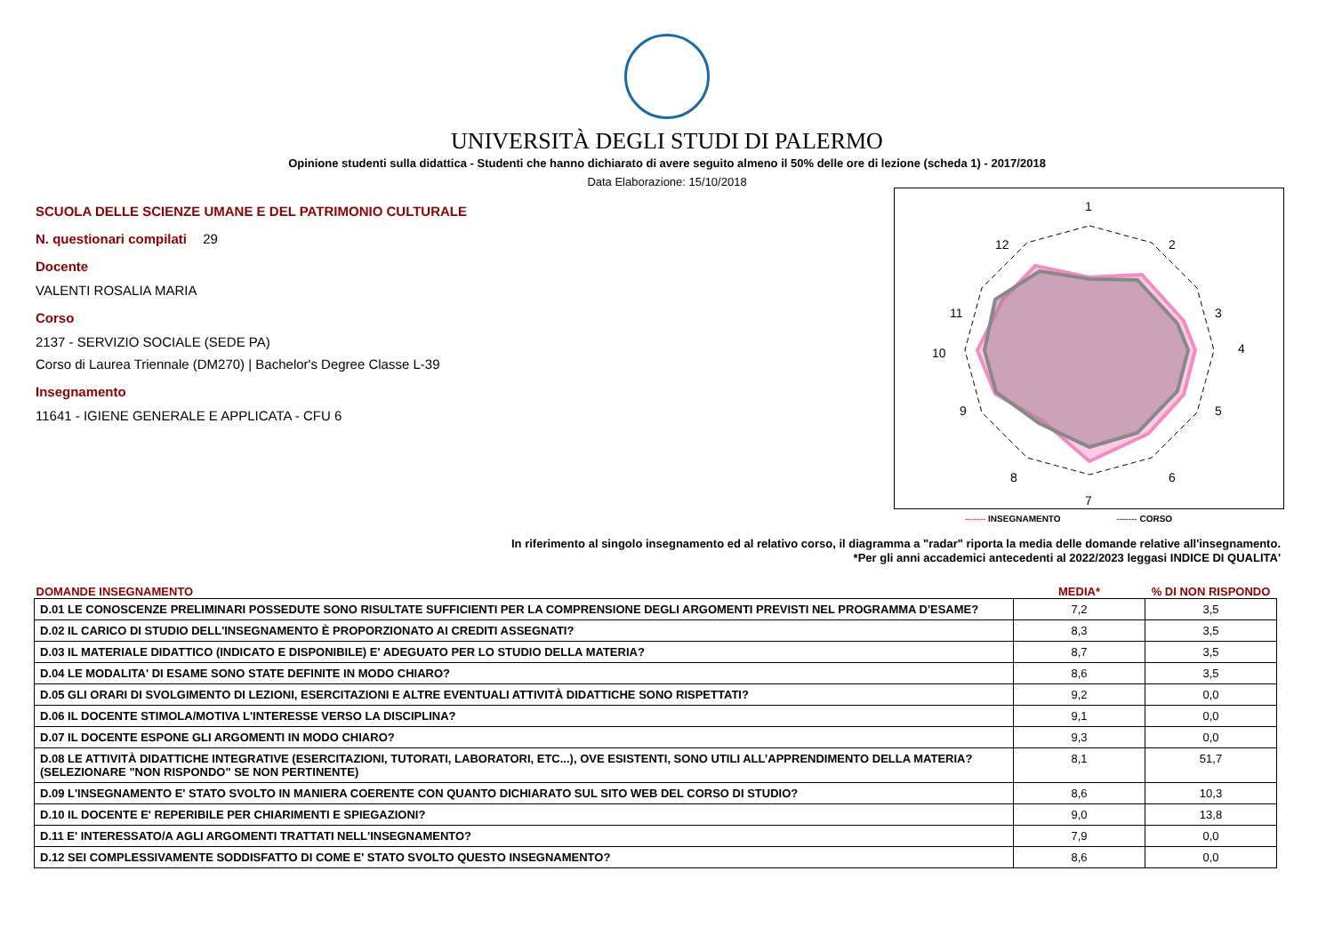UNIVERSITÀ DEGLI STUDI DI PALERMO
Opinione studenti sulla didattica - Studenti che hanno dichiarato di avere seguito almeno il 50% delle ore di lezione (scheda 1) - 2017/2018
Data Elaborazione: 15/10/2018
SCUOLA DELLE SCIENZE UMANE E DEL PATRIMONIO CULTURALE
N. questionari compilati 29
Docente
VALENTI ROSALIA MARIA
Corso
2137 - SERVIZIO SOCIALE (SEDE PA)
Corso di Laurea Triennale (DM270) | Bachelor's Degree Classe L-39
Insegnamento
11641 - IGIENE GENERALE E APPLICATA - CFU 6
1
2
3
4
5
6
7
8
9
10
11
12
------- INSEGNAMENTO ------- CORSO
In riferimento al singolo insegnamento ed al relativo corso, il diagramma a "radar" riporta la media delle domande relative all'insegnamento.
*Per gli anni accademici antecedenti al 2022/2023 leggasi INDICE DI QUALITA'
| DOMANDE INSEGNAMENTO | MEDIA* | % DI NON RISPONDO |
| --- | --- | --- |
| D.01 LE CONOSCENZE PRELIMINARI POSSEDUTE SONO RISULTATE SUFFICIENTI PER LA COMPRENSIONE DEGLI ARGOMENTI PREVISTI NEL PROGRAMMA D'ESAME? | 7,2 | 3,5 |
| D.02 IL CARICO DI STUDIO DELL'INSEGNAMENTO È PROPORZIONATO AI CREDITI ASSEGNATI? | 8,3 | 3,5 |
| D.03 IL MATERIALE DIDATTICO (INDICATO E DISPONIBILE) E' ADEGUATO PER LO STUDIO DELLA MATERIA? | 8,7 | 3,5 |
| D.04 LE MODALITA' DI ESAME SONO STATE DEFINITE IN MODO CHIARO? | 8,6 | 3,5 |
| D.05 GLI ORARI DI SVOLGIMENTO DI LEZIONI, ESERCITAZIONI E ALTRE EVENTUALI ATTIVITÀ DIDATTICHE SONO RISPETTATI? | 9,2 | 0,0 |
| D.06 IL DOCENTE STIMOLA/MOTIVA L'INTERESSE VERSO LA DISCIPLINA? | 9,1 | 0,0 |
| D.07 IL DOCENTE ESPONE GLI ARGOMENTI IN MODO CHIARO? | 9,3 | 0,0 |
| D.08 LE ATTIVITÀ DIDATTICHE INTEGRATIVE (ESERCITAZIONI, TUTORATI, LABORATORI, ETC...), OVE ESISTENTI, SONO UTILI ALL’APPRENDIMENTO DELLA MATERIA? (SELEZIONARE "NON RISPONDO" SE NON PERTINENTE) | 8,1 | 51,7 |
| D.09 L'INSEGNAMENTO E' STATO SVOLTO IN MANIERA COERENTE CON QUANTO DICHIARATO SUL SITO WEB DEL CORSO DI STUDIO? | 8,6 | 10,3 |
| D.10 IL DOCENTE E' REPERIBILE PER CHIARIMENTI E SPIEGAZIONI? | 9,0 | 13,8 |
| D.11 E' INTERESSATO/A AGLI ARGOMENTI TRATTATI NELL'INSEGNAMENTO? | 7,9 | 0,0 |
| D.12 SEI COMPLESSIVAMENTE SODDISFATTO DI COME E' STATO SVOLTO QUESTO INSEGNAMENTO? | 8,6 | 0,0 |